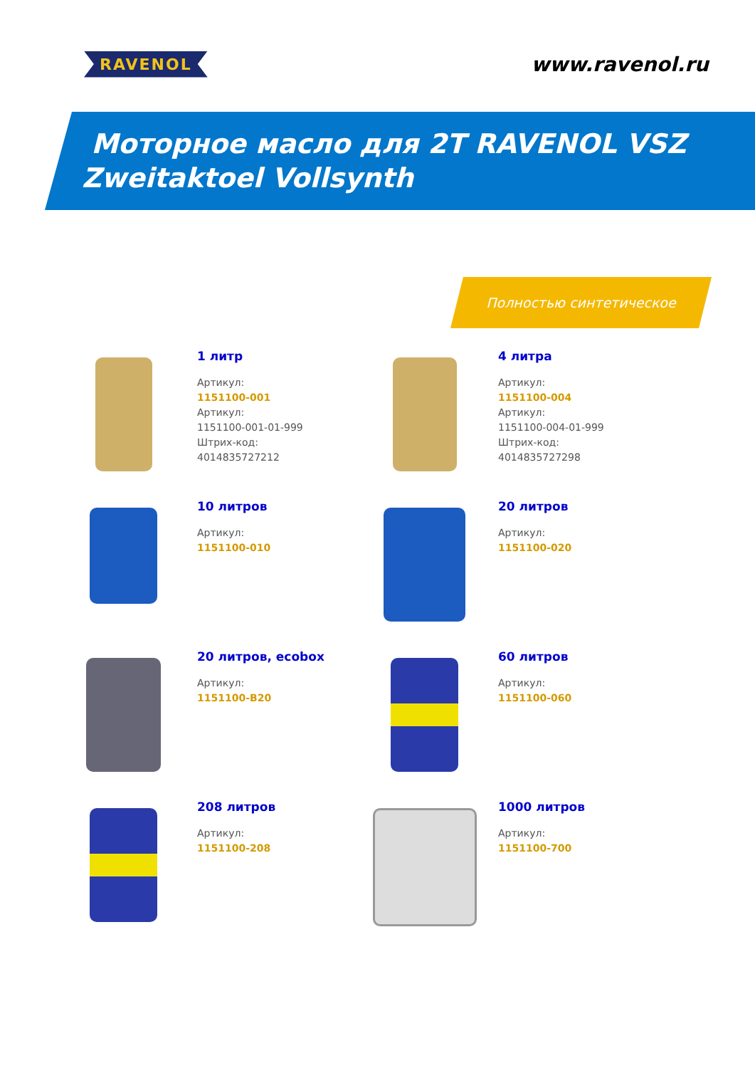RAVENOL
www.ravenol.ru
Моторное масло для 2T RAVENOL VSZ
Zweitaktoel Vollsynth
Полностью синтетическое
1 литр
Артикул:
1151100-001
Артикул:
1151100-001-01-999
Штрих-код:
4014835727212
4 литра
Артикул:
1151100-004
Артикул:
1151100-004-01-999
Штрих-код:
4014835727298
10 литров
Артикул:
1151100-010
20 литров
Артикул:
1151100-020
20 литров, ecobox
Артикул:
1151100-B20
60 литров
Артикул:
1151100-060
208 литров
Артикул:
1151100-208
1000 литров
Артикул:
1151100-700